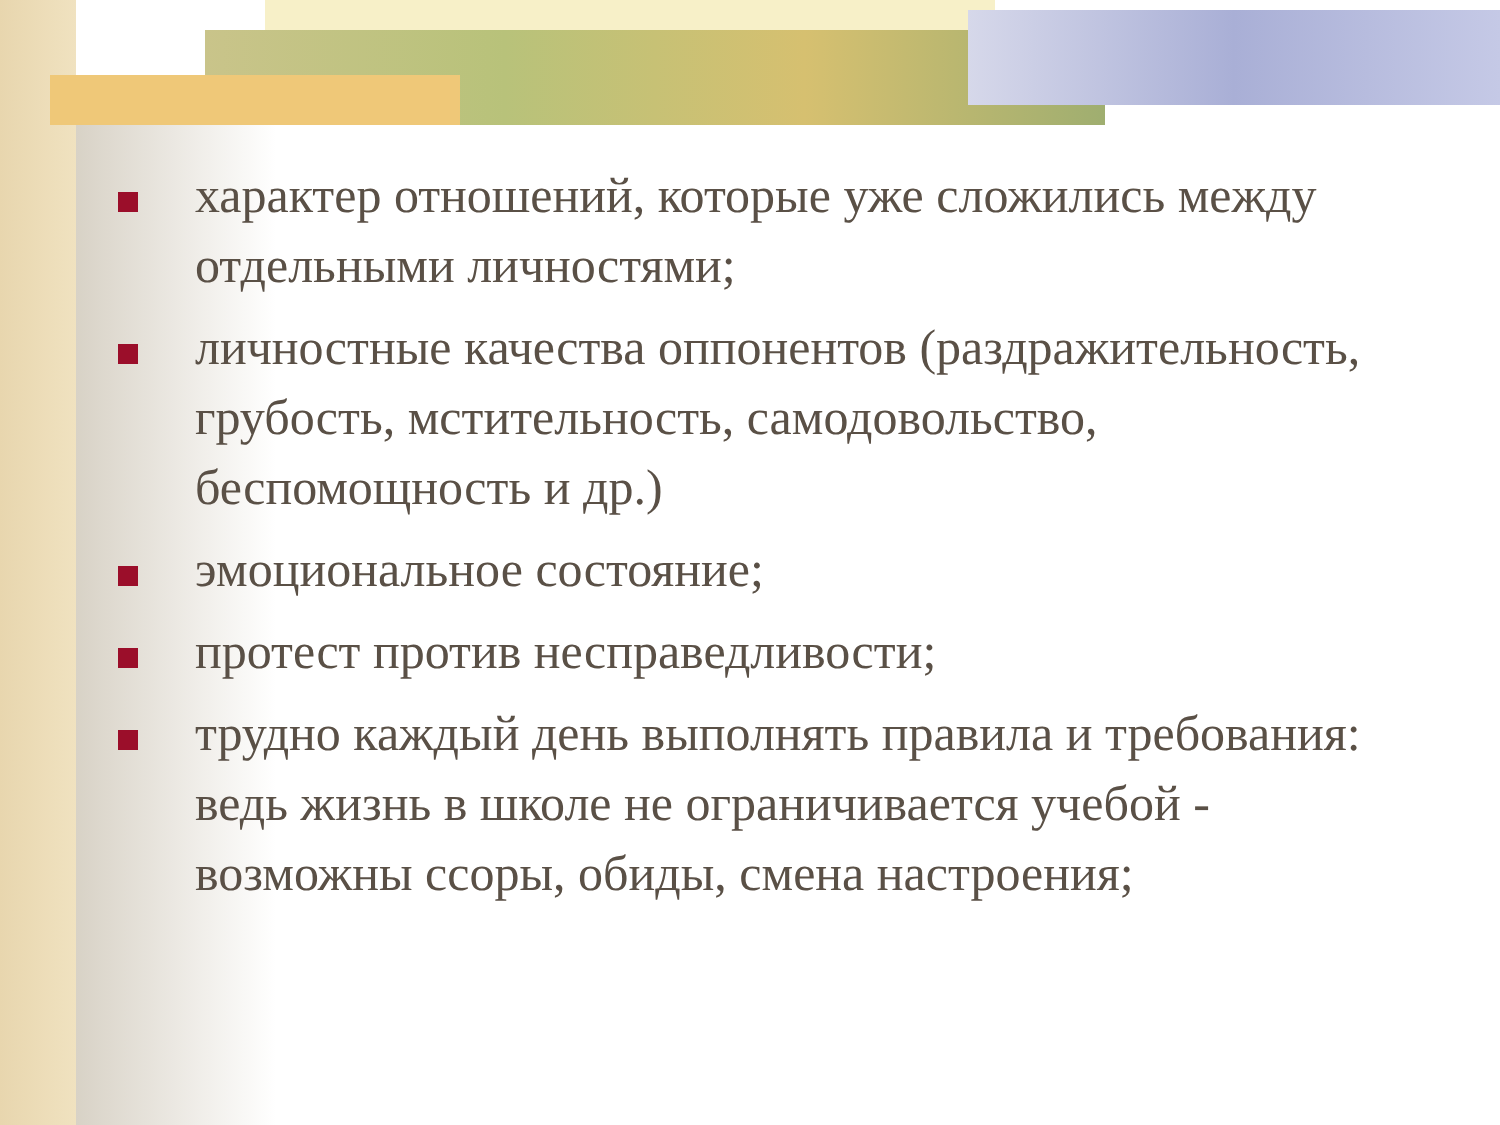характер отношений, которые уже сложились между отдельными личностями;
личностные качества оппонентов (раздражительность, грубость, мстительность, самодовольство, беспомощность и др.)
эмоциональное состояние;
протест против несправедливости;
трудно каждый день выполнять правила и требования: ведь жизнь в школе не ограничивается учебой - возможны ссоры, обиды, смена настроения;